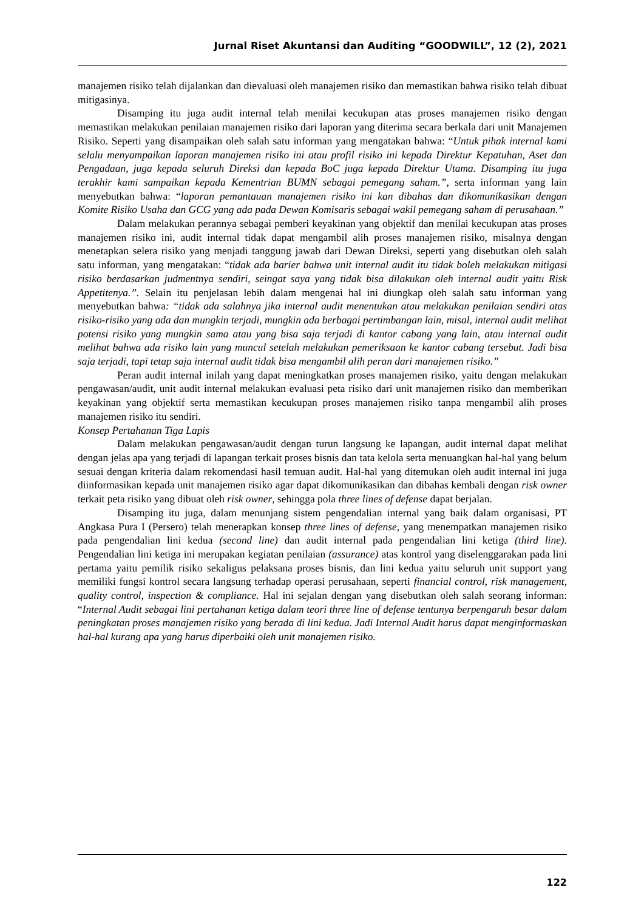Jurnal Riset Akuntansi dan Auditing “GOODWILL”, 12 (2), 2021
manajemen risiko telah dijalankan dan dievaluasi oleh manajemen risiko dan memastikan bahwa risiko telah dibuat mitigasinya.
Disamping itu juga audit internal telah menilai kecukupan atas proses manajemen risiko dengan memastikan melakukan penilaian manajemen risiko dari laporan yang diterima secara berkala dari unit Manajemen Risiko. Seperti yang disampaikan oleh salah satu informan yang mengatakan bahwa: “Untuk pihak internal kami selalu menyampaikan laporan manajemen risiko ini atau profil risiko ini kepada Direktur Kepatuhan, Aset dan Pengadaan, juga kepada seluruh Direksi dan kepada BoC juga kepada Direktur Utama. Disamping itu juga terakhir kami sampaikan kepada Kementrian BUMN sebagai pemegang saham.”, serta informan yang lain menyebutkan bahwa: “laporan pemantauan manajemen risiko ini kan dibahas dan dikomunikasikan dengan Komite Risiko Usaha dan GCG yang ada pada Dewan Komisaris sebagai wakil pemegang saham di perusahaan.”
Dalam melakukan perannya sebagai pemberi keyakinan yang objektif dan menilai kecukupan atas proses manajemen risiko ini, audit internal tidak dapat mengambil alih proses manajemen risiko, misalnya dengan menetapkan selera risiko yang menjadi tanggung jawab dari Dewan Direksi, seperti yang disebutkan oleh salah satu informan, yang mengatakan: “tidak ada barier bahwa unit internal audit itu tidak boleh melakukan mitigasi risiko berdasarkan judmentnya sendiri, seingat saya yang tidak bisa dilakukan oleh internal audit yaitu Risk Appetitenya.”. Selain itu penjelasan lebih dalam mengenai hal ini diungkap oleh salah satu informan yang menyebutkan bahwa: “tidak ada salahnya jika internal audit menentukan atau melakukan penilaian sendiri atas risiko-risiko yang ada dan mungkin terjadi, mungkin ada berbagai pertimbangan lain, misal, internal audit melihat potensi risiko yang mungkin sama atau yang bisa saja terjadi di kantor cabang yang lain, atau internal audit melihat bahwa ada risiko lain yang muncul setelah melakukan pemeriksaan ke kantor cabang tersebut. Jadi bisa saja terjadi, tapi tetap saja internal audit tidak bisa mengambil alih peran dari manajemen risiko.”
Peran audit internal inilah yang dapat meningkatkan proses manajemen risiko, yaitu dengan melakukan pengawasan/audit, unit audit internal melakukan evaluasi peta risiko dari unit manajemen risiko dan memberikan keyakinan yang objektif serta memastikan kecukupan proses manajemen risiko tanpa mengambil alih proses manajemen risiko itu sendiri.
Konsep Pertahanan Tiga Lapis
Dalam melakukan pengawasan/audit dengan turun langsung ke lapangan, audit internal dapat melihat dengan jelas apa yang terjadi di lapangan terkait proses bisnis dan tata kelola serta menuangkan hal-hal yang belum sesuai dengan kriteria dalam rekomendasi hasil temuan audit. Hal-hal yang ditemukan oleh audit internal ini juga diinformasikan kepada unit manajemen risiko agar dapat dikomunikasikan dan dibahas kembali dengan risk owner terkait peta risiko yang dibuat oleh risk owner, sehingga pola three lines of defense dapat berjalan.
Disamping itu juga, dalam menunjang sistem pengendalian internal yang baik dalam organisasi, PT Angkasa Pura I (Persero) telah menerapkan konsep three lines of defense, yang menempatkan manajemen risiko pada pengendalian lini kedua (second line) dan audit internal pada pengendalian lini ketiga (third line). Pengendalian lini ketiga ini merupakan kegiatan penilaian (assurance) atas kontrol yang diselenggarakan pada lini pertama yaitu pemilik risiko sekaligus pelaksana proses bisnis, dan lini kedua yaitu seluruh unit support yang memiliki fungsi kontrol secara langsung terhadap operasi perusahaan, seperti financial control, risk management, quality control, inspection & compliance. Hal ini sejalan dengan yang disebutkan oleh salah seorang informan: “Internal Audit sebagai lini pertahanan ketiga dalam teori three line of defense tentunya berpengaruh besar dalam peningkatan proses manajemen risiko yang berada di lini kedua. Jadi Internal Audit harus dapat menginformaskan hal-hal kurang apa yang harus diperbaiki oleh unit manajemen risiko.
122